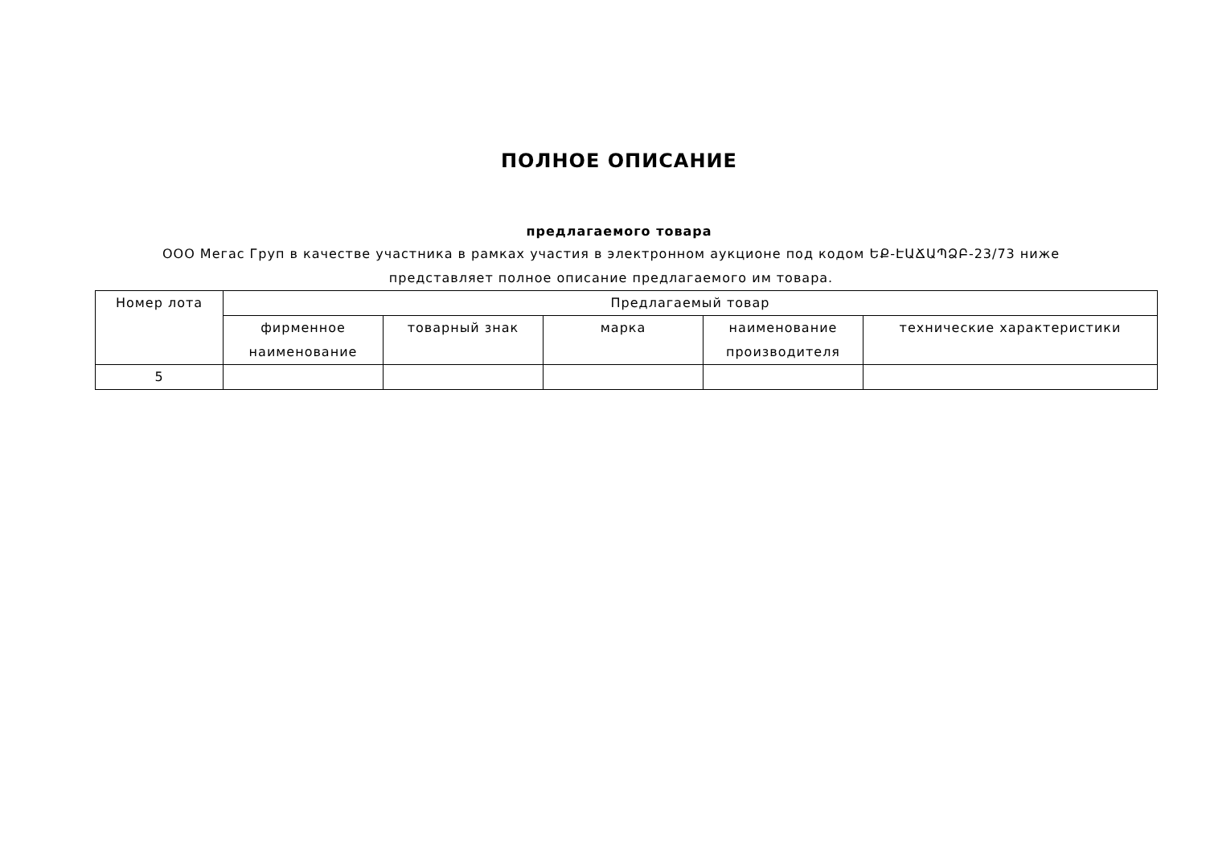ПОЛНОЕ ОПИСАНИЕ
предлагаемого товара
ООО Мегас Груп в качестве участника в рамках участия в электронном аукционе под кодом ԵՔ-ԷԱՃԱՊՁԲ-23/73 ниже представляет полное описание предлагаемого им товара.
| Номер лота | Предлагаемый товар | | | | |
| --- | --- | --- | --- | --- | --- |
| | фирменное наименование | товарный знак | марка | наименование производителя | технические характеристики |
| 5 | | | | | |